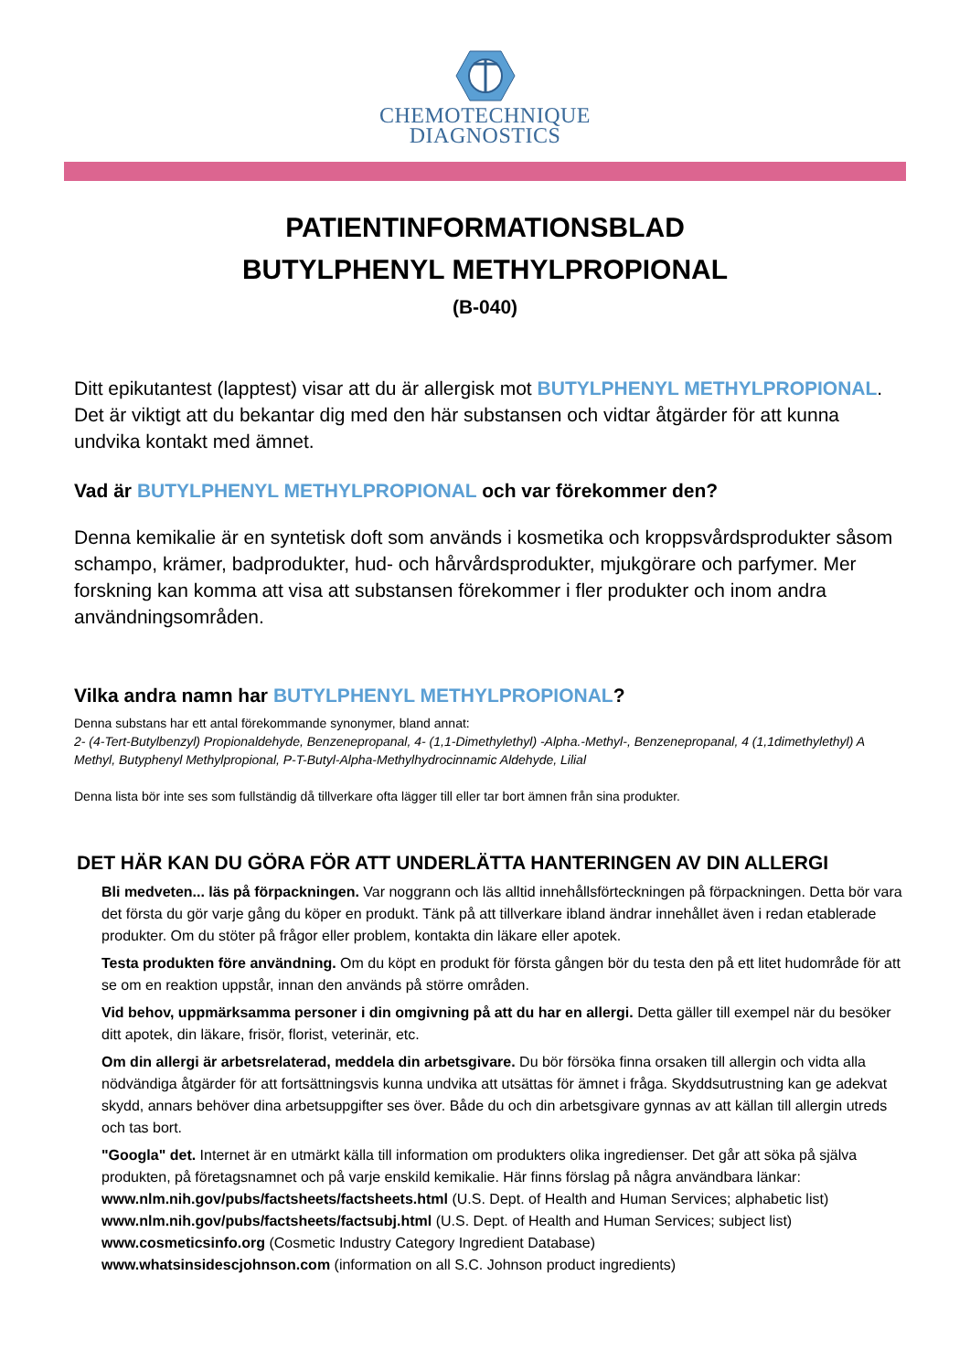CHEMOTECHNIQUE
DIAGNOSTICS
PATIENTINFORMATIONSBLAD
BUTYLPHENYL METHYLPROPIONAL
(B-040)
Ditt epikutantest (lapptest) visar att du är allergisk mot BUTYLPHENYL METHYLPROPIONAL. Det är viktigt att du bekantar dig med den här substansen och vidtar åtgärder för att kunna undvika kontakt med ämnet.
Vad är BUTYLPHENYL METHYLPROPIONAL och var förekommer den?
Denna kemikalie är en syntetisk doft som används i kosmetika och kroppsvårdsprodukter såsom schampo, krämer, badprodukter, hud- och hårvårdsprodukter, mjukgörare och parfymer. Mer forskning kan komma att visa att substansen förekommer i fler produkter och inom andra användningsområden.
Vilka andra namn har BUTYLPHENYL METHYLPROPIONAL?
Denna substans har ett antal förekommande synonymer, bland annat:
2- (4-Tert-Butylbenzyl) Propionaldehyde, Benzenepropanal, 4- (1,1-Dimethylethyl) -Alpha.-Methyl-, Benzenepropanal, 4 (1,1dimethylethyl) A Methyl, Butyphenyl Methylpropional, P-T-Butyl-Alpha-Methylhydrocinnamic Aldehyde, Lilial
Denna lista bör inte ses som fullständig då tillverkare ofta lägger till eller tar bort ämnen från sina produkter.
DET HÄR KAN DU GÖRA FÖR ATT UNDERLÄTTA HANTERINGEN AV DIN ALLERGI
Bli medveten... läs på förpackningen. Var noggrann och läs alltid innehållsförteckningen på förpackningen. Detta bör vara det första du gör varje gång du köper en produkt. Tänk på att tillverkare ibland ändrar innehållet även i redan etablerade produkter. Om du stöter på frågor eller problem, kontakta din läkare eller apotek.
Testa produkten före användning. Om du köpt en produkt för första gången bör du testa den på ett litet hudområde för att se om en reaktion uppstår, innan den används på större områden.
Vid behov, uppmärksamma personer i din omgivning på att du har en allergi. Detta gäller till exempel när du besöker ditt apotek, din läkare, frisör, florist, veterinär, etc.
Om din allergi är arbetsrelaterad, meddela din arbetsgivare. Du bör försöka finna orsaken till allergin och vidta alla nödvändiga åtgärder för att fortsättningsvis kunna undvika att utsättas för ämnet i fråga. Skyddsutrustning kan ge adekvat skydd, annars behöver dina arbetsuppgifter ses över. Både du och din arbetsgivare gynnas av att källan till allergin utreds och tas bort.
"Googla" det. Internet är en utmärkt källa till information om produkters olika ingredienser. Det går att söka på själva produkten, på företagsnamnet och på varje enskild kemikalie. Här finns förslag på några användbara länkar: www.nlm.nih.gov/pubs/factsheets/factsheets.html (U.S. Dept. of Health and Human Services; alphabetic list)
www.nlm.nih.gov/pubs/factsheets/factsubj.html (U.S. Dept. of Health and Human Services; subject list)
www.cosmeticsinfo.org (Cosmetic Industry Category Ingredient Database)
www.whatsinsidescjohnson.com (information on all S.C. Johnson product ingredients)